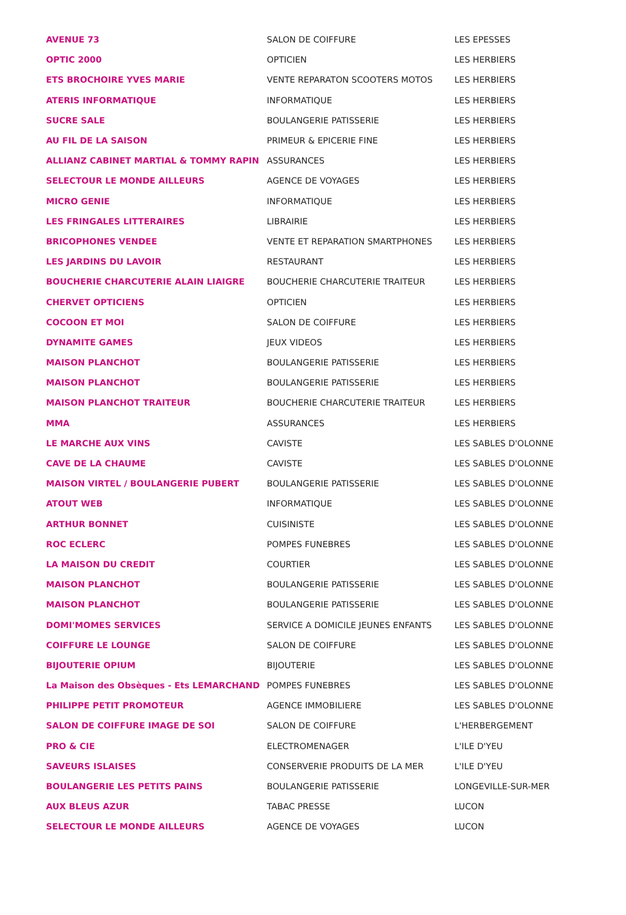| AVENUE 73 | SALON DE COIFFURE | LES EPESSES |
| OPTIC 2000 | OPTICIEN | LES HERBIERS |
| ETS BROCHOIRE YVES MARIE | VENTE REPARATON SCOOTERS MOTOS | LES HERBIERS |
| ATERIS INFORMATIQUE | INFORMATIQUE | LES HERBIERS |
| SUCRE SALE | BOULANGERIE PATISSERIE | LES HERBIERS |
| AU FIL DE LA SAISON | PRIMEUR & EPICERIE FINE | LES HERBIERS |
| ALLIANZ CABINET MARTIAL & TOMMY RAPIN | ASSURANCES | LES HERBIERS |
| SELECTOUR LE MONDE AILLEURS | AGENCE DE VOYAGES | LES HERBIERS |
| MICRO GENIE | INFORMATIQUE | LES HERBIERS |
| LES FRINGALES LITTERAIRES | LIBRAIRIE | LES HERBIERS |
| BRICOPHONES VENDEE | VENTE ET REPARATION SMARTPHONES | LES HERBIERS |
| LES JARDINS DU LAVOIR | RESTAURANT | LES HERBIERS |
| BOUCHERIE CHARCUTERIE ALAIN LIAIGRE | BOUCHERIE CHARCUTERIE TRAITEUR | LES HERBIERS |
| CHERVET OPTICIENS | OPTICIEN | LES HERBIERS |
| COCOON ET MOI | SALON DE COIFFURE | LES HERBIERS |
| DYNAMITE GAMES | JEUX VIDEOS | LES HERBIERS |
| MAISON PLANCHOT | BOULANGERIE PATISSERIE | LES HERBIERS |
| MAISON PLANCHOT | BOULANGERIE PATISSERIE | LES HERBIERS |
| MAISON PLANCHOT TRAITEUR | BOUCHERIE CHARCUTERIE TRAITEUR | LES HERBIERS |
| MMA | ASSURANCES | LES HERBIERS |
| LE MARCHE AUX VINS | CAVISTE | LES SABLES D'OLONNE |
| CAVE DE LA CHAUME | CAVISTE | LES SABLES D'OLONNE |
| MAISON VIRTEL / BOULANGERIE PUBERT | BOULANGERIE PATISSERIE | LES SABLES D'OLONNE |
| ATOUT WEB | INFORMATIQUE | LES SABLES D'OLONNE |
| ARTHUR BONNET | CUISINISTE | LES SABLES D'OLONNE |
| ROC ECLERC | POMPES FUNEBRES | LES SABLES D'OLONNE |
| LA MAISON DU CREDIT | COURTIER | LES SABLES D'OLONNE |
| MAISON PLANCHOT | BOULANGERIE PATISSERIE | LES SABLES D'OLONNE |
| MAISON PLANCHOT | BOULANGERIE PATISSERIE | LES SABLES D'OLONNE |
| DOMI'MOMES SERVICES | SERVICE A DOMICILE JEUNES ENFANTS | LES SABLES D'OLONNE |
| COIFFURE LE LOUNGE | SALON DE COIFFURE | LES SABLES D'OLONNE |
| BIJOUTERIE OPIUM | BIJOUTERIE | LES SABLES D'OLONNE |
| La Maison des Obsèques - Ets LEMARCHAND | POMPES FUNEBRES | LES SABLES D'OLONNE |
| PHILIPPE PETIT PROMOTEUR | AGENCE IMMOBILIERE | LES SABLES D'OLONNE |
| SALON DE COIFFURE IMAGE DE SOI | SALON DE COIFFURE | L'HERBERGEMENT |
| PRO & CIE | ELECTROMENAGER | L'ILE D'YEU |
| SAVEURS ISLAISES | CONSERVERIE PRODUITS DE LA MER | L'ILE D'YEU |
| BOULANGERIE LES PETITS PAINS | BOULANGERIE PATISSERIE | LONGEVILLE-SUR-MER |
| AUX BLEUS AZUR | TABAC PRESSE | LUCON |
| SELECTOUR LE MONDE AILLEURS | AGENCE DE VOYAGES | LUCON |